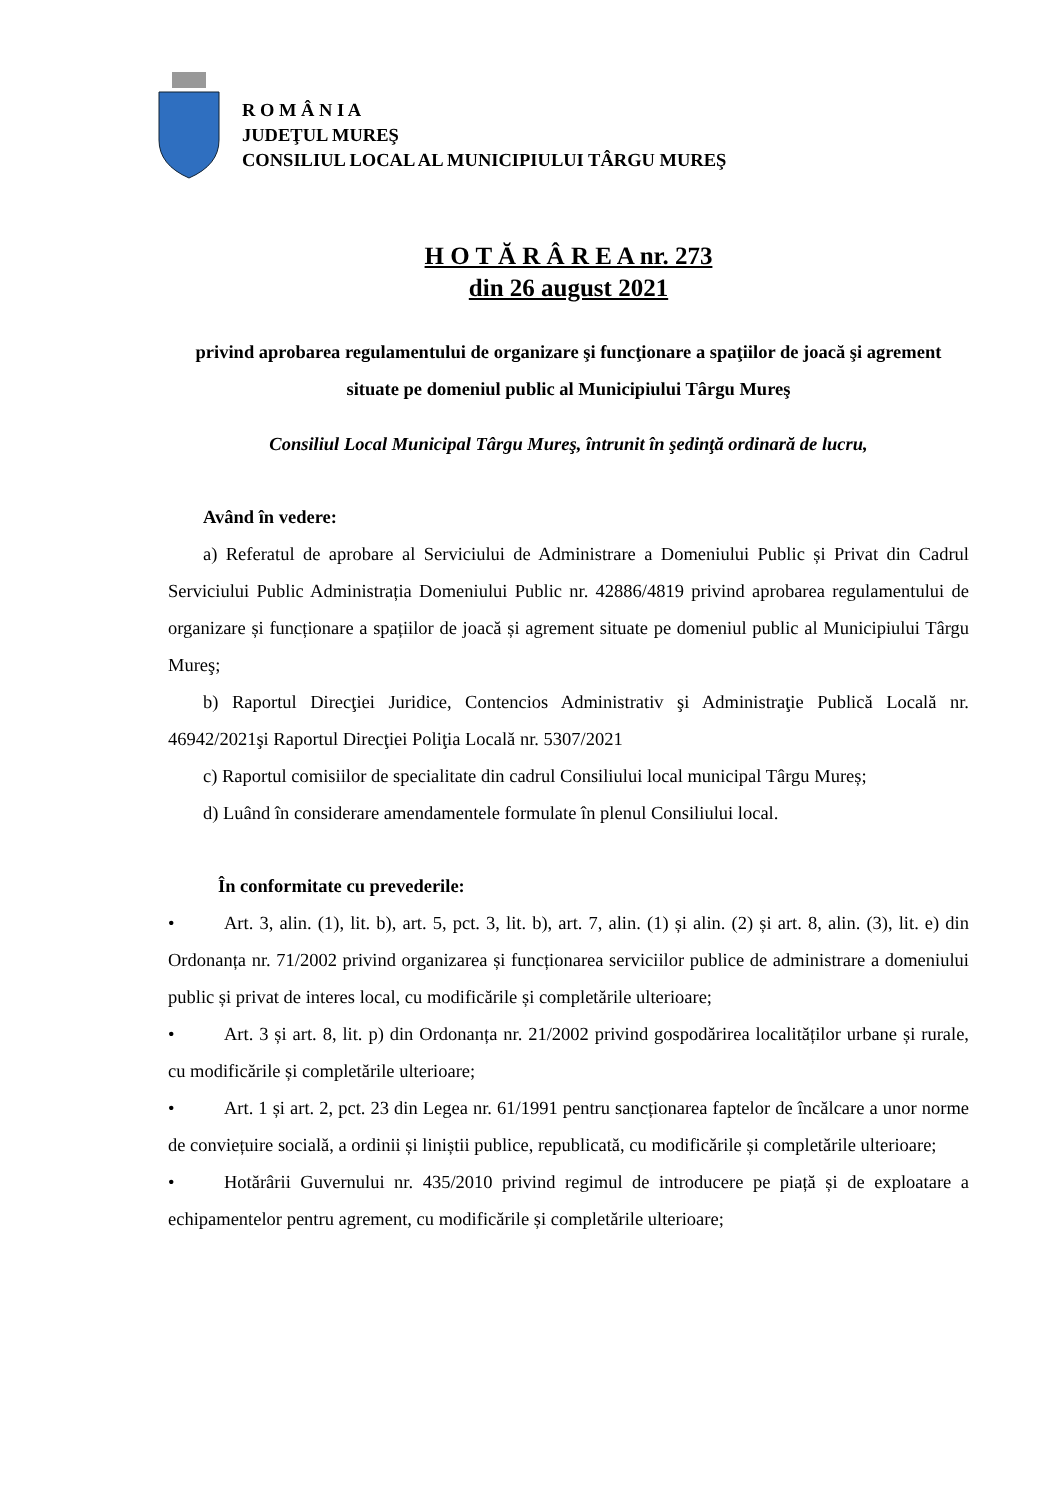R O M Â N I A
JUDEŢUL MUREŞ
CONSILIUL LOCAL AL MUNICIPIULUI TÂRGU MUREŞ
H O T Ă R Â R E A nr. 273
din 26 august 2021
privind aprobarea regulamentului de organizare şi funcţionare a spaţiilor de joacă şi agrement situate pe domeniul public al Municipiului Târgu Mureş
Consiliul Local Municipal Târgu Mureş, întrunit în şedinţă ordinară de lucru,
Având în vedere:
a) Referatul de aprobare al Serviciului de Administrare a Domeniului Public și Privat din Cadrul Serviciului Public Administrația Domeniului Public nr. 42886/4819 privind aprobarea regulamentului de organizare și funcționare a spațiilor de joacă și agrement situate pe domeniul public al Municipiului Târgu Mureş;
b) Raportul Direcţiei Juridice, Contencios Administrativ şi Administraţie Publică Locală nr. 46942/2021şi Raportul Direcţiei Poliţia Locală nr. 5307/2021
c) Raportul comisiilor de specialitate din cadrul Consiliului local municipal Târgu Mureș;
d) Luând în considerare amendamentele formulate în plenul Consiliului local.
În conformitate cu prevederile:
• Art. 3, alin. (1), lit. b), art. 5, pct. 3, lit. b), art. 7, alin. (1) și alin. (2) și art. 8, alin. (3), lit. e) din Ordonanța nr. 71/2002 privind organizarea și funcționarea serviciilor publice de administrare a domeniului public și privat de interes local, cu modificările și completările ulterioare;
• Art. 3 și art. 8, lit. p) din Ordonanța nr. 21/2002 privind gospodărirea localităților urbane și rurale, cu modificările și completările ulterioare;
• Art. 1 și art. 2, pct. 23 din Legea nr. 61/1991 pentru sancționarea faptelor de încălcare a unor norme de conviețuire socială, a ordinii și liniștii publice, republicată, cu modificările și completările ulterioare;
• Hotărârii Guvernului nr. 435/2010 privind regimul de introducere pe piață și de exploatare a echipamentelor pentru agrement, cu modificările și completările ulterioare;